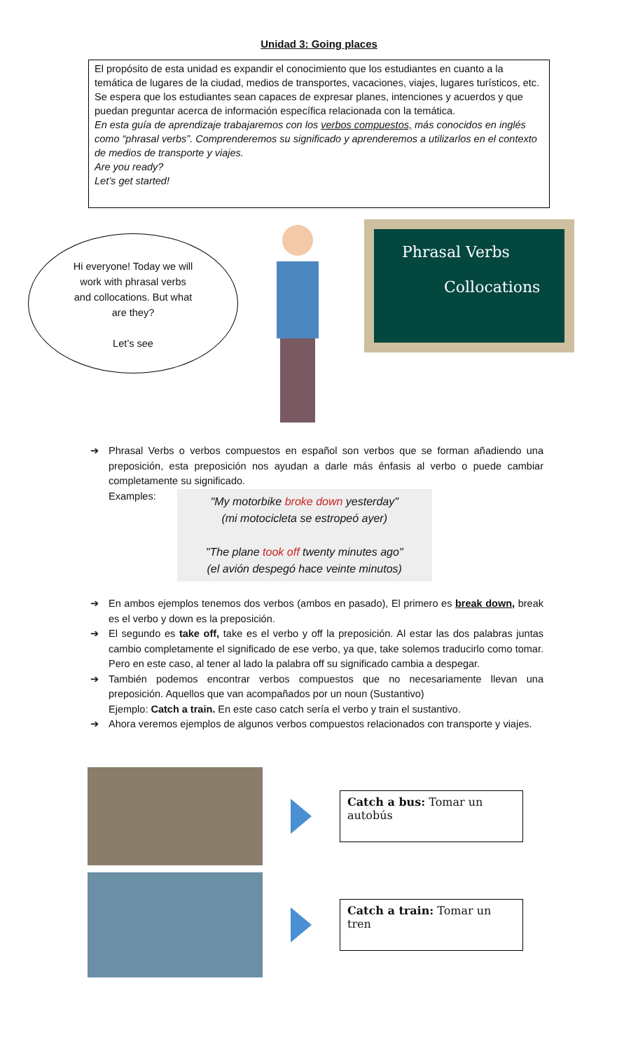Unidad 3: Going places
El propósito de esta unidad es expandir el conocimiento que los estudiantes en cuanto a la temática de lugares de la ciudad, medios de transportes, vacaciones, viajes, lugares turísticos, etc.
Se espera que los estudiantes sean capaces de expresar planes, intenciones y acuerdos y que puedan preguntar acerca de información específica relacionada con la temática.
En esta guía de aprendizaje trabajaremos con los verbos compuestos, más conocidos en inglés como “phrasal verbs”. Comprenderemos su significado y aprenderemos a utilizarlos en el contexto de medios de transporte y viajes.
Are you ready?
Let’s get started!
Hi everyone! Today we will
work with phrasal verbs
and collocations. But what
are they?
Let’s see
Phrasal Verbs
Collocations
➔ Phrasal Verbs o verbos compuestos en español son verbos que se forman añadiendo una preposición, esta preposición nos ayudan a darle más énfasis al verbo o puede cambiar completamente su significado.
Examples:
"My motorbike broke down yesterday"
(mi motocicleta se estropeó ayer)
"The plane took off twenty minutes ago"
(el avión despegó hace veinte minutos)
➔ En ambos ejemplos tenemos dos verbos (ambos en pasado), El primero es break down, break es el verbo y down es la preposición.
➔ El segundo es take off, take es el verbo y off la preposición. Al estar las dos palabras juntas cambio completamente el significado de ese verbo, ya que, take solemos traducirlo como tomar. Pero en este caso, al tener al lado la palabra off su significado cambia a despegar.
➔ También podemos encontrar verbos compuestos que no necesariamente llevan una preposición. Aquellos que van acompañados por un noun (Sustantivo)
Ejemplo: Catch a train. En este caso catch sería el verbo y train el sustantivo.
➔ Ahora veremos ejemplos de algunos verbos compuestos relacionados con transporte y viajes.
Catch a bus: Tomar un autobús
Catch a train: Tomar un tren